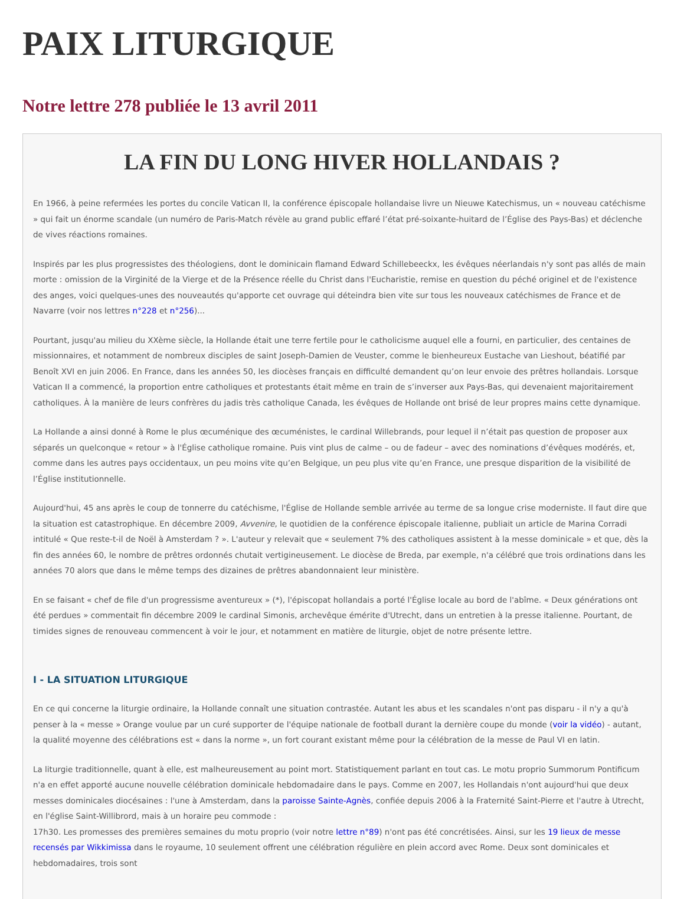PAIX LITURGIQUE
Notre lettre 278 publiée le 13 avril 2011
LA FIN DU LONG HIVER HOLLANDAIS ?
En 1966, à peine refermées les portes du concile Vatican II, la conférence épiscopale hollandaise livre un Nieuwe Katechismus, un « nouveau catéchisme » qui fait un énorme scandale (un numéro de Paris-Match révèle au grand public effaré l’état pré-soixante-huitard de l’Église des Pays-Bas) et déclenche de vives réactions romaines.
Inspirés par les plus progressistes des théologiens, dont le dominicain flamand Edward Schillebeeckx, les évêques néerlandais n'y sont pas allés de main morte : omission de la Virginité de la Vierge et de la Présence réelle du Christ dans l'Eucharistie, remise en question du péché originel et de l'existence des anges, voici quelques-unes des nouveautés qu'apporte cet ouvrage qui déteindra bien vite sur tous les nouveaux catéchismes de France et de Navarre (voir nos lettres n°228 et n°256)...
Pourtant, jusqu'au milieu du XXème siècle, la Hollande était une terre fertile pour le catholicisme auquel elle a fourni, en particulier, des centaines de missionnaires, et notamment de nombreux disciples de saint Joseph-Damien de Veuster, comme le bienheureux Eustache van Lieshout, béatifié par Benoît XVI en juin 2006. En France, dans les années 50, les diocèses français en difficulté demandent qu’on leur envoie des prêtres hollandais. Lorsque Vatican II a commencé, la proportion entre catholiques et protestants était même en train de s’inverser aux Pays-Bas, qui devenaient majoritairement catholiques. À la manière de leurs confrères du jadis très catholique Canada, les évêques de Hollande ont brisé de leur propres mains cette dynamique.
La Hollande a ainsi donné à Rome le plus œcuménique des œcuménistes, le cardinal Willebrands, pour lequel il n’était pas question de proposer aux séparés un quelconque « retour » à l'Église catholique romaine. Puis vint plus de calme – ou de fadeur – avec des nominations d’évêques modérés, et, comme dans les autres pays occidentaux, un peu moins vite qu’en Belgique, un peu plus vite qu’en France, une presque disparition de la visibilité de l’Église institutionnelle.
Aujourd'hui, 45 ans après le coup de tonnerre du catéchisme, l'Église de Hollande semble arrivée au terme de sa longue crise moderniste. Il faut dire que la situation est catastrophique. En décembre 2009, Avvenire, le quotidien de la conférence épiscopale italienne, publiait un article de Marina Corradi intitulé « Que reste-t-il de Noël à Amsterdam ? ». L'auteur y relevait que « seulement 7% des catholiques assistent à la messe dominicale » et que, dès la fin des années 60, le nombre de prêtres ordonnés chutait vertigineusement. Le diocèse de Breda, par exemple, n'a célébré que trois ordinations dans les années 70 alors que dans le même temps des dizaines de prêtres abandonnaient leur ministère.
En se faisant « chef de file d'un progressisme aventureux » (*), l'épiscopat hollandais a porté l'Église locale au bord de l'abîme. « Deux générations ont été perdues » commentait fin décembre 2009 le cardinal Simonis, archevêque émérite d'Utrecht, dans un entretien à la presse italienne. Pourtant, de timides signes de renouveau commencent à voir le jour, et notamment en matière de liturgie, objet de notre présente lettre.
I - LA SITUATION LITURGIQUE
En ce qui concerne la liturgie ordinaire, la Hollande connaît une situation contrastée. Autant les abus et les scandales n'ont pas disparu - il n'y a qu'à penser à la « messe » Orange voulue par un curé supporter de l'équipe nationale de football durant la dernière coupe du monde (voir la vidéo) - autant, la qualité moyenne des célébrations est « dans la norme », un fort courant existant même pour la célébration de la messe de Paul VI en latin.
La liturgie traditionnelle, quant à elle, est malheureusement au point mort. Statistiquement parlant en tout cas. Le motu proprio Summorum Pontificum n'a en effet apporté aucune nouvelle célébration dominicale hebdomadaire dans le pays. Comme en 2007, les Hollandais n'ont aujourd'hui que deux messes dominicales diocésaines : l'une à Amsterdam, dans la paroisse Sainte-Agnès, confiée depuis 2006 à la Fraternité Saint-Pierre et l'autre à Utrecht, en l'église Saint-Willibrord, mais à un horaire peu commode :
17h30. Les promesses des premières semaines du motu proprio (voir notre lettre n°89) n'ont pas été concrétisées. Ainsi, sur les 19 lieux de messe recensés par Wikkimissa dans le royaume, 10 seulement offrent une célébration régulière en plein accord avec Rome. Deux sont dominicales et hebdomadaires, trois sont